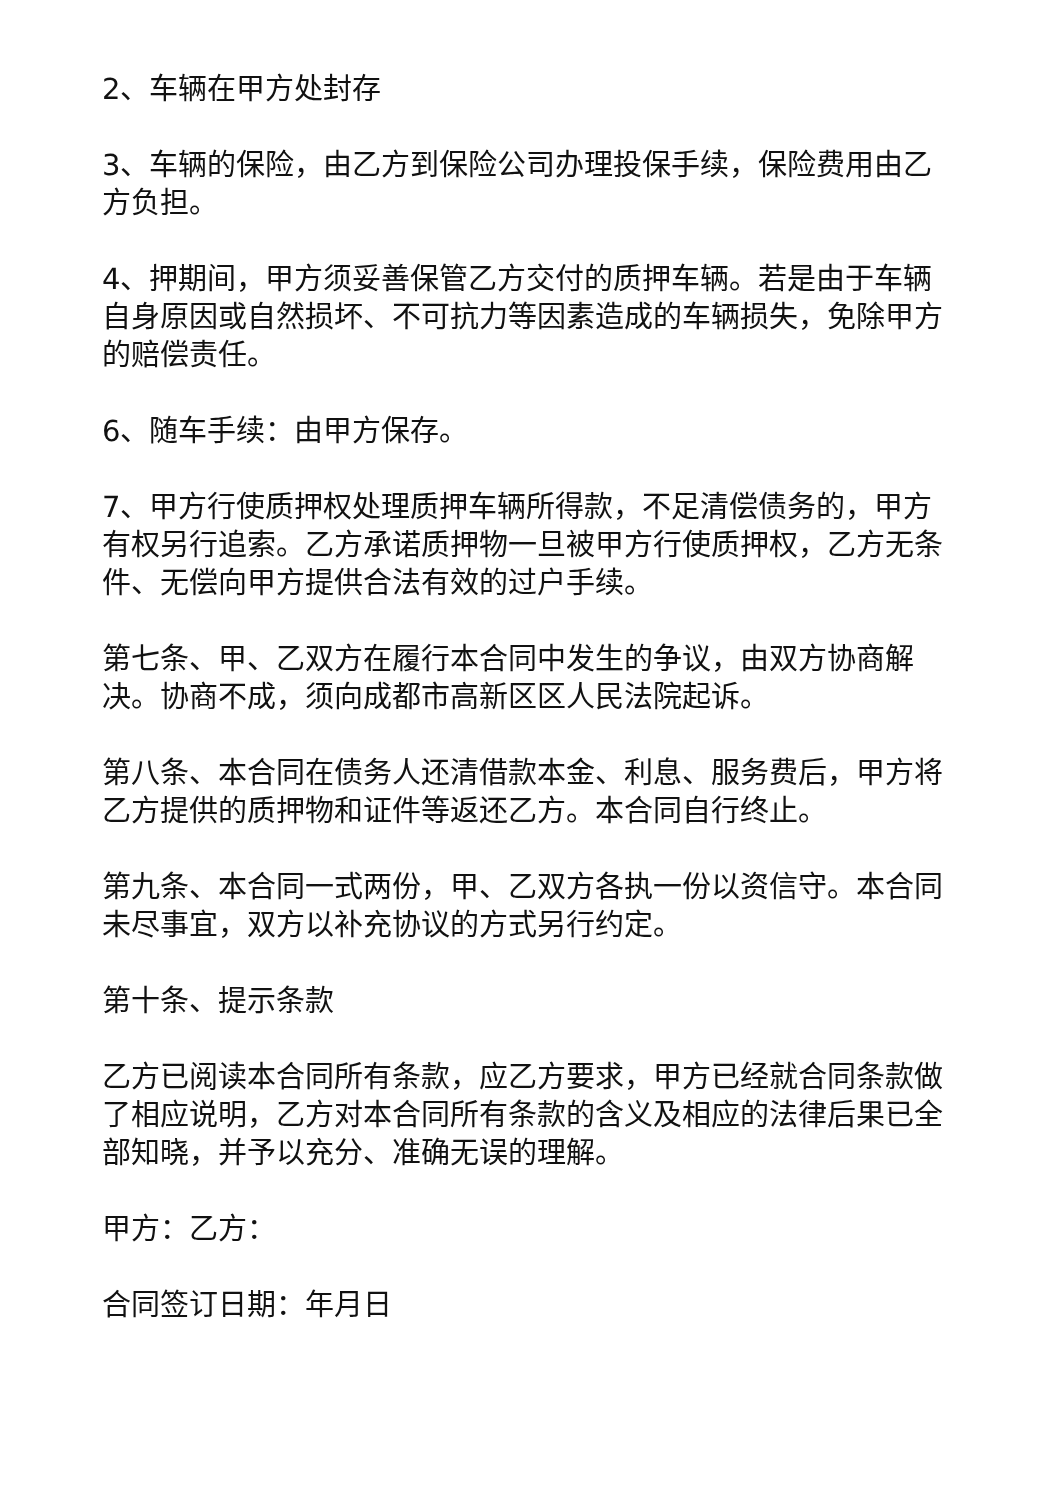2、车辆在甲方处封存
3、车辆的保险，由乙方到保险公司办理投保手续，保险费用由乙方负担。
4、押期间，甲方须妥善保管乙方交付的质押车辆。若是由于车辆自身原因或自然损坏、不可抗力等因素造成的车辆损失，免除甲方的赔偿责任。
6、随车手续：由甲方保存。
7、甲方行使质押权处理质押车辆所得款，不足清偿债务的，甲方有权另行追索。乙方承诺质押物一旦被甲方行使质押权，乙方无条件、无偿向甲方提供合法有效的过户手续。
第七条、甲、乙双方在履行本合同中发生的争议，由双方协商解决。协商不成，须向成都市高新区区人民法院起诉。
第八条、本合同在债务人还清借款本金、利息、服务费后，甲方将乙方提供的质押物和证件等返还乙方。本合同自行终止。
第九条、本合同一式两份，甲、乙双方各执一份以资信守。本合同未尽事宜，双方以补充协议的方式另行约定。
第十条、提示条款
乙方已阅读本合同所有条款，应乙方要求，甲方已经就合同条款做了相应说明，乙方对本合同所有条款的含义及相应的法律后果已全部知晓，并予以充分、准确无误的理解。
甲方：乙方：
合同签订日期：年月日